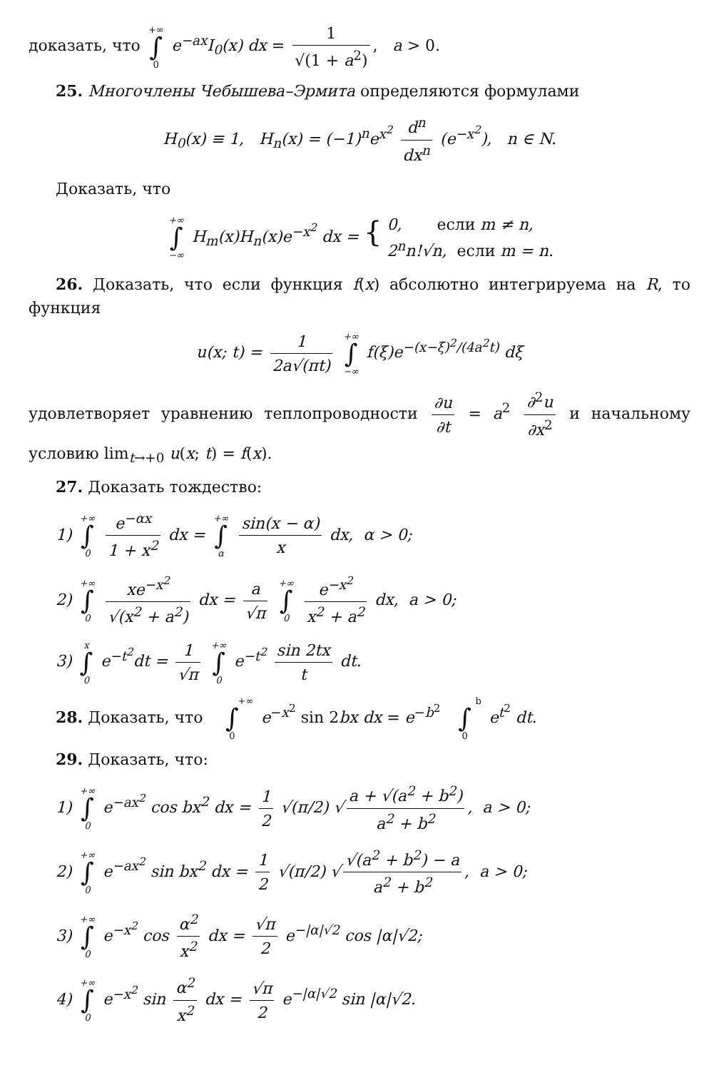доказать, что +∞
∫
0 e<sup>−ax</sup>I<sub>0</sub>(x) dx = 1 √(1 + a<sup>2</sup>), a > 0.
25. Многочлены Чебышева–Эрмита определяются формулами
H<sub>0</sub>(x) ≡ 1, H<sub>n</sub>(x) = (−1)<sup>n</sup>e<sup>x<sup>2</sup></sup> d<sup>n</sup> dx<sup>n</sup> (e<sup>−x<sup>2</sup></sup>), n ∈ N.
Доказать, что
+∞
∫
−∞ H<sub>m</sub>(x)H<sub>n</sub>(x)e<sup>−x<sup>2</sup></sup> dx = { 0, если m ≠ n,
2<sup>n</sup>n!√n, если m = n.
26. Доказать, что если функция f(x) абсолютно интегрируема на R, то функция
u(x; t) = 1 2a√(πt) +∞
∫
−∞ f(ξ)e<sup>−(x−ξ)<sup>2</sup>/(4a<sup>2</sup>t)</sup> dξ
удовлетворяет уравнению теплопроводности ∂u ∂t = a<sup>2</sup> ∂<sup>2</sup>u ∂x<sup>2</sup> и начальному условию lim<sub>t→+0</sub> u(x; t) = f(x).
27. Доказать тождество:
1) +∞
∫
0 e<sup>−αx</sup> 1 + x<sup>2</sup> dx = +∞
∫
α sin(x − α) x dx, α > 0;
2) +∞
∫
0 xe<sup>−x<sup>2</sup></sup> √(x<sup>2</sup> + a<sup>2</sup>) dx = a √π +∞
∫
0 e<sup>−x<sup>2</sup></sup> x<sup>2</sup> + a<sup>2</sup> dx, a > 0;
3) x
∫
0 e<sup>−t<sup>2</sup></sup>dt = 1 √π +∞
∫
0 e<sup>−t<sup>2</sup></sup> sin 2tx t dt.
28. Доказать, что +∞
∫
0 e<sup>−x<sup>2</sup></sup> sin 2bx dx = e<sup>−b<sup>2</sup></sup> b
∫
0 e<sup>t<sup>2</sup></sup> dt.
29. Доказать, что:
1) +∞
∫
0 e<sup>−ax<sup>2</sup></sup> cos bx<sup>2</sup> dx = 1 2 √(π/2) √ a + √(a<sup>2</sup> + b<sup>2</sup>) a<sup>2</sup> + b<sup>2</sup>, a > 0;
2) +∞
∫
0 e<sup>−ax<sup>2</sup></sup> sin bx<sup>2</sup> dx = 1 2 √(π/2) √ √(a<sup>2</sup> + b<sup>2</sup>) − a a<sup>2</sup> + b<sup>2</sup>, a > 0;
3) +∞
∫
0 e<sup>−x<sup>2</sup></sup> cos α<sup>2</sup> x<sup>2</sup> dx = √π 2 e<sup>−|α|√2</sup> cos |α|√2;
4) +∞
∫
0 e<sup>−x<sup>2</sup></sup> sin α<sup>2</sup> x<sup>2</sup> dx = √π 2 e<sup>−|α|√2</sup> sin |α|√2.